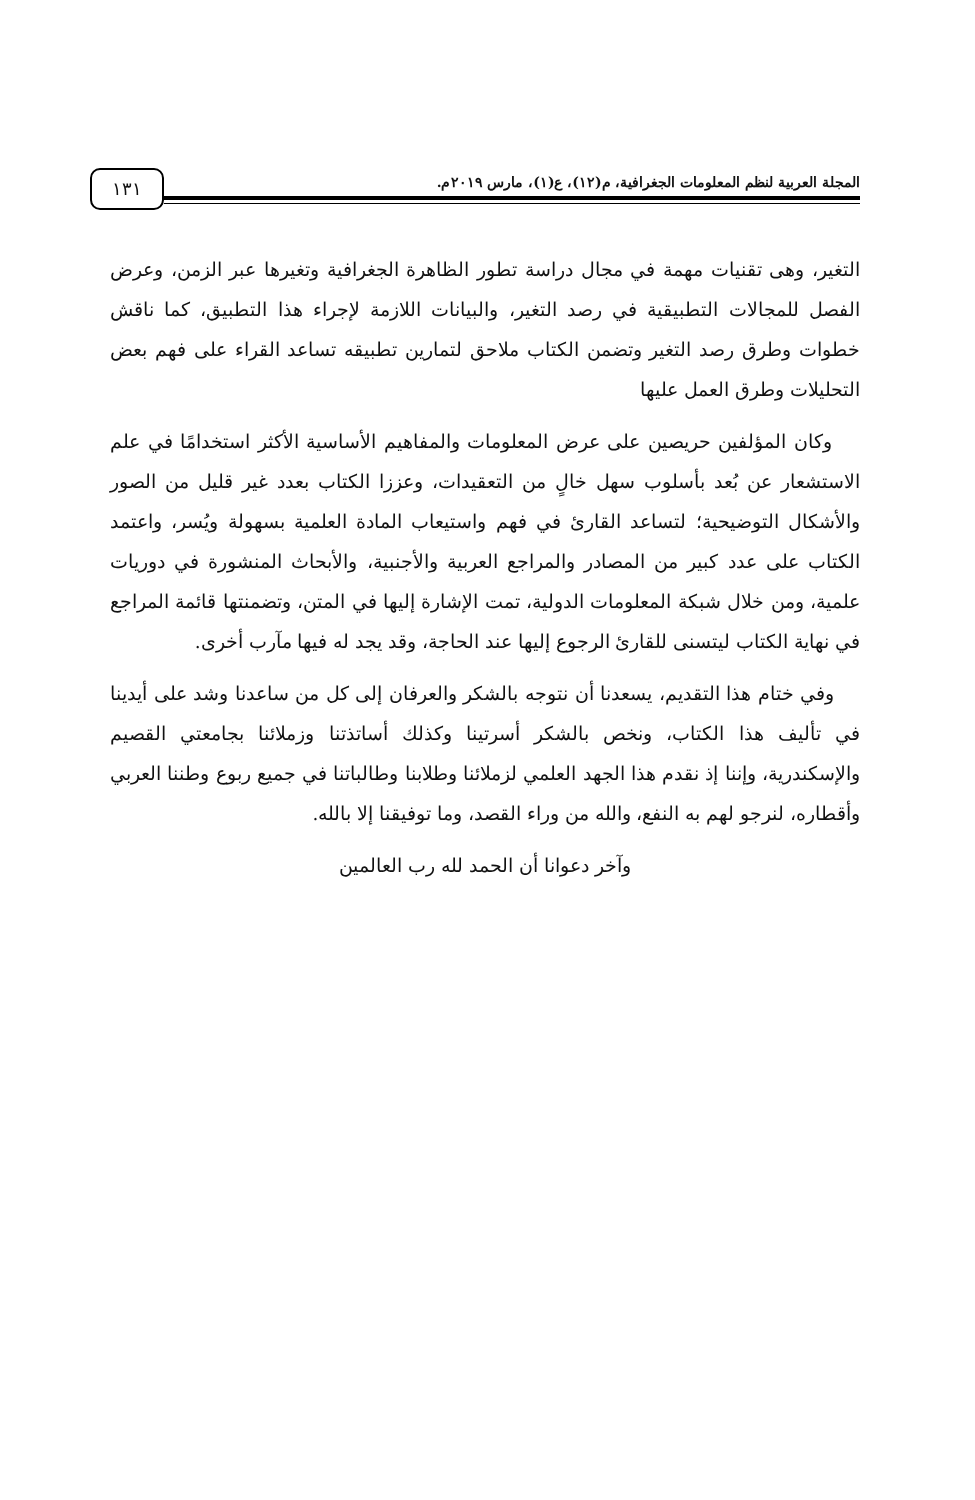١٣١
المجلة العربية لنظم المعلومات الجغرافية، م(١٢)، ع(١)، مارس ٢٠١٩م.
التغير، وهى تقنيات مهمة في مجال دراسة تطور الظاهرة الجغرافية وتغيرها عبر الزمن، وعرض الفصل للمجالات التطبيقية في رصد التغير، والبيانات اللازمة لإجراء هذا التطبيق، كما ناقش خطوات وطرق رصد التغير وتضمن الكتاب ملاحق لتمارين تطبيقه تساعد القراء على فهم بعض التحليلات وطرق العمل عليها
وكان المؤلفين حريصين على عرض المعلومات والمفاهيم الأساسية الأكثر استخدامًا في علم الاستشعار عن بُعد بأسلوب سهل خالٍ من التعقيدات، وعززا الكتاب بعدد غير قليل من الصور والأشكال التوضيحية؛ لتساعد القارئ في فهم واستيعاب المادة العلمية بسهولة ويُسر، واعتمد الكتاب على عدد كبير من المصادر والمراجع العربية والأجنبية، والأبحاث المنشورة في دوريات علمية، ومن خلال شبكة المعلومات الدولية، تمت الإشارة إليها في المتن، وتضمنتها قائمة المراجع في نهاية الكتاب ليتسنى للقارئ الرجوع إليها عند الحاجة، وقد يجد له فيها مآرب أخرى.
وفي ختام هذا التقديم، يسعدنا أن نتوجه بالشكر والعرفان إلى كل من ساعدنا وشد على أيدينا في تأليف هذا الكتاب، ونخص بالشكر أسرتينا وكذلك أساتذتنا وزملائنا بجامعتي القصيم والإسكندرية، وإننا إذ نقدم هذا الجهد العلمي لزملائنا وطلابنا وطالباتنا في جميع ربوع وطننا العربي وأقطاره، لنرجو لهم به النفع، والله من وراء القصد، وما توفيقنا إلا بالله.
وآخر دعوانا أن الحمد لله رب العالمين